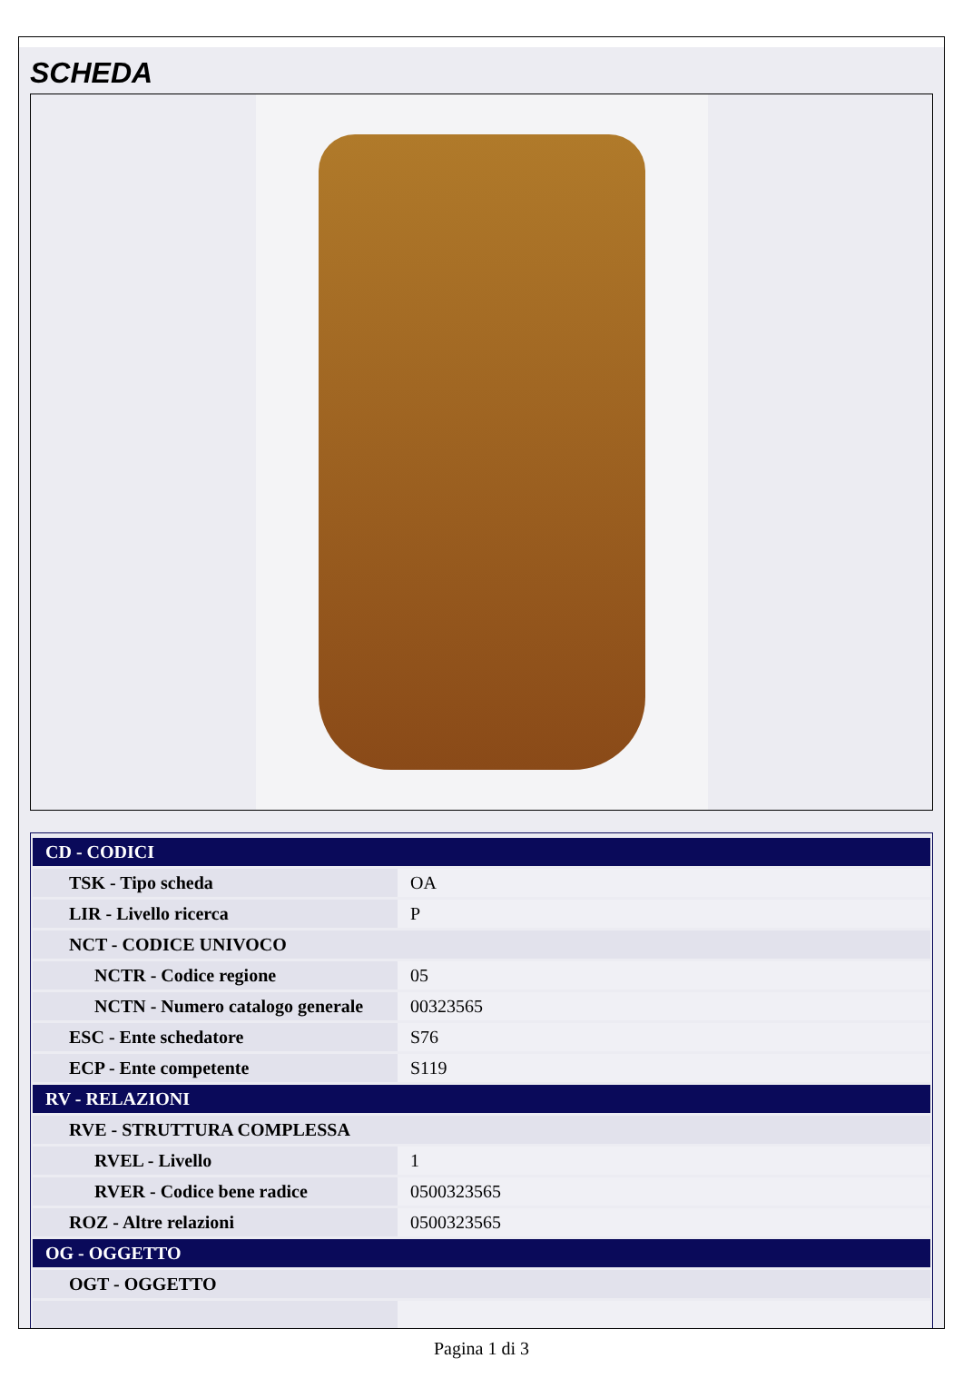SCHEDA
| CD - CODICI | |
| --- | --- |
| TSK - Tipo scheda | OA |
| LIR - Livello ricerca | P |
| NCT - CODICE UNIVOCO | |
| NCTR - Codice regione | 05 |
| NCTN - Numero catalogo generale | 00323565 |
| ESC - Ente schedatore | S76 |
| ECP - Ente competente | S119 |
| RV - RELAZIONI | |
| RVE - STRUTTURA COMPLESSA | |
| RVEL - Livello | 1 |
| RVER - Codice bene radice | 0500323565 |
| ROZ - Altre relazioni | 0500323565 |
| OG - OGGETTO | |
| OGT - OGGETTO | |
Pagina 1 di 3